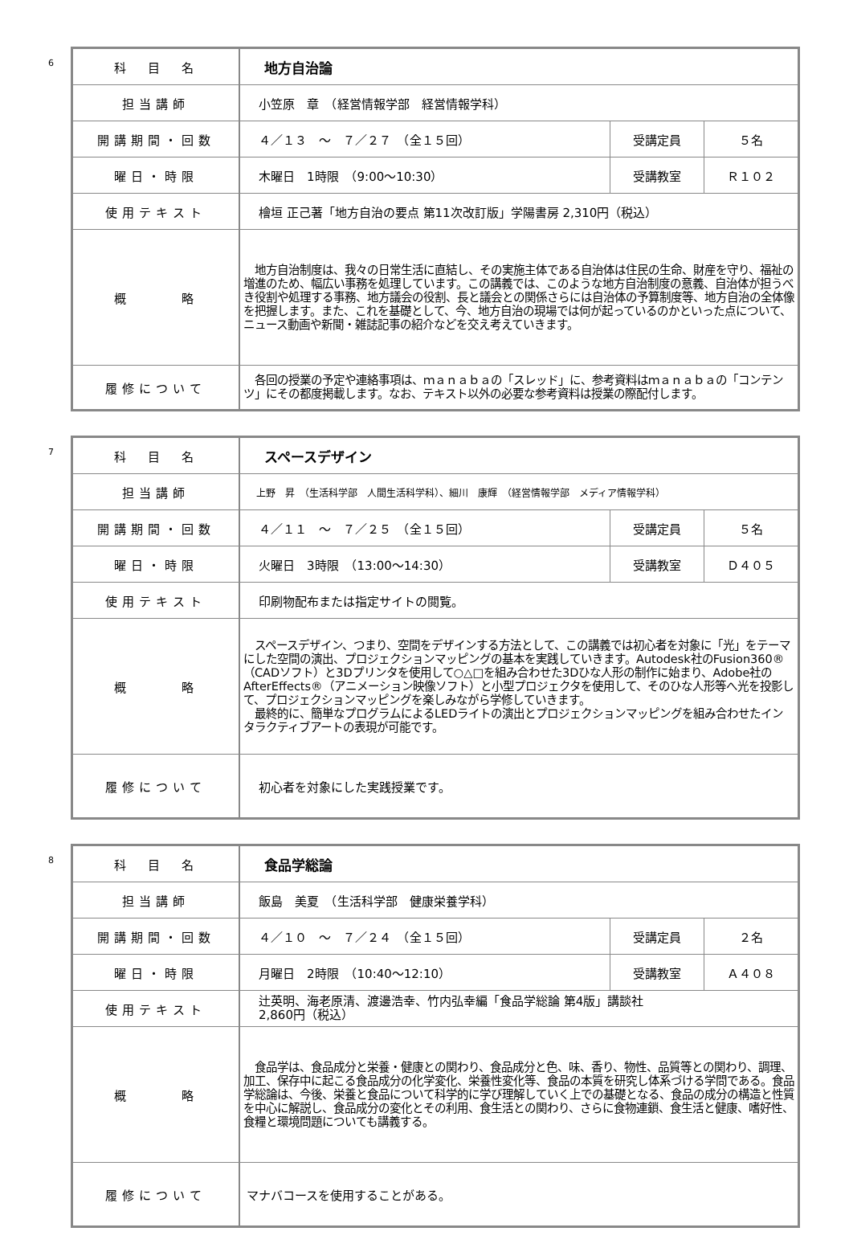6
| 科 目 名 | 地方自治論 | | |
| 担当講師 | 小笠原 章 （経営情報学部 経営情報学科） | | |
| 開講期間・回数 | ４／１３ ～ ７／２７ （全１５回） | 受講定員 | ５名 |
| 曜日・時限 | 木曜日 1時限 （9:00～10:30） | 受講教室 | Ｒ１０２ |
| 使用テキスト | 檜垣 正己著「地方自治の要点 第11次改訂版」学陽書房 2,310円（税込） | | |
| 概 略 | 地方自治制度は、我々の日常生活に直結し、その実施主体である自治体は住民の生命、財産を守り、福祉の増進のため、幅広い事務を処理しています。この講義では、このような地方自治制度の意義、自治体が担うべき役割や処理する事務、地方議会の役割、長と議会との関係さらには自治体の予算制度等、地方自治の全体像を把握します。また、これを基礎として、今、地方自治の現場では何が起っているのかといった点について、ニュース動画や新聞・雑誌記事の紹介などを交え考えていきます。 | | |
| 履修について | 各回の授業の予定や連絡事項は、ｍａｎａｂａの「スレッド」に、参考資料はｍａｎａｂａの「コンテンツ」にその都度掲載します。なお、テキスト以外の必要な参考資料は授業の際配付します。 | | |
7
| 科 目 名 | スペースデザイン | | |
| 担当講師 | 上野 昇 （生活科学部 人間生活科学科）、細川 康輝 （経営情報学部 メディア情報学科） | | |
| 開講期間・回数 | ４／１１ ～ ７／２５ （全１５回） | 受講定員 | ５名 |
| 曜日・時限 | 火曜日 3時限 （13:00～14:30） | 受講教室 | Ｄ４０５ |
| 使用テキスト | 印刷物配布または指定サイトの閲覧。 | | |
| 概 略 | スペースデザイン、つまり、空間をデザインする方法として、この講義では初心者を対象に「光」をテーマにした空間の演出、プロジェクションマッピングの基本を実践していきます。Autodesk社のFusion360®（CADソフト）と3Dプリンタを使用して○△□を組み合わせた3Dひな人形の制作に始まり、Adobe社のAfterEffects®（アニメーション映像ソフト）と小型プロジェクタを使用して、そのひな人形等へ光を投影して、プロジェクションマッピングを楽しみながら学修していきます。 最終的に、簡単なプログラムによるLEDライトの演出とプロジェクションマッピングを組み合わせたインタラクティブアートの表現が可能です。 | | |
| 履修について | 初心者を対象にした実践授業です。 | | |
8
| 科 目 名 | 食品学総論 | | |
| 担当講師 | 飯島 美夏 （生活科学部 健康栄養学科） | | |
| 開講期間・回数 | ４／１０ ～ ７／２４ （全１５回） | 受講定員 | ２名 |
| 曜日・時限 | 月曜日 2時限 （10:40～12:10） | 受講教室 | Ａ４０８ |
| 使用テキスト | 辻英明、海老原清、渡邊浩幸、竹内弘幸編「食品学総論 第4版」講談社 2,860円（税込） | | |
| 概 略 | 食品学は、食品成分と栄養・健康との関わり、食品成分と色、味、香り、物性、品質等との関わり、調理、加工、保存中に起こる食品成分の化学変化、栄養性変化等、食品の本質を研究し体系づける学問である。食品学総論は、今後、栄養と食品について科学的に学び理解していく上での基礎となる、食品の成分の構造と性質を中心に解説し、食品成分の変化とその利用、食生活との関わり、さらに食物連鎖、食生活と健康、嗜好性、食糧と環境問題についても講義する。 | | |
| 履修について | マナバコースを使用することがある。 | | |